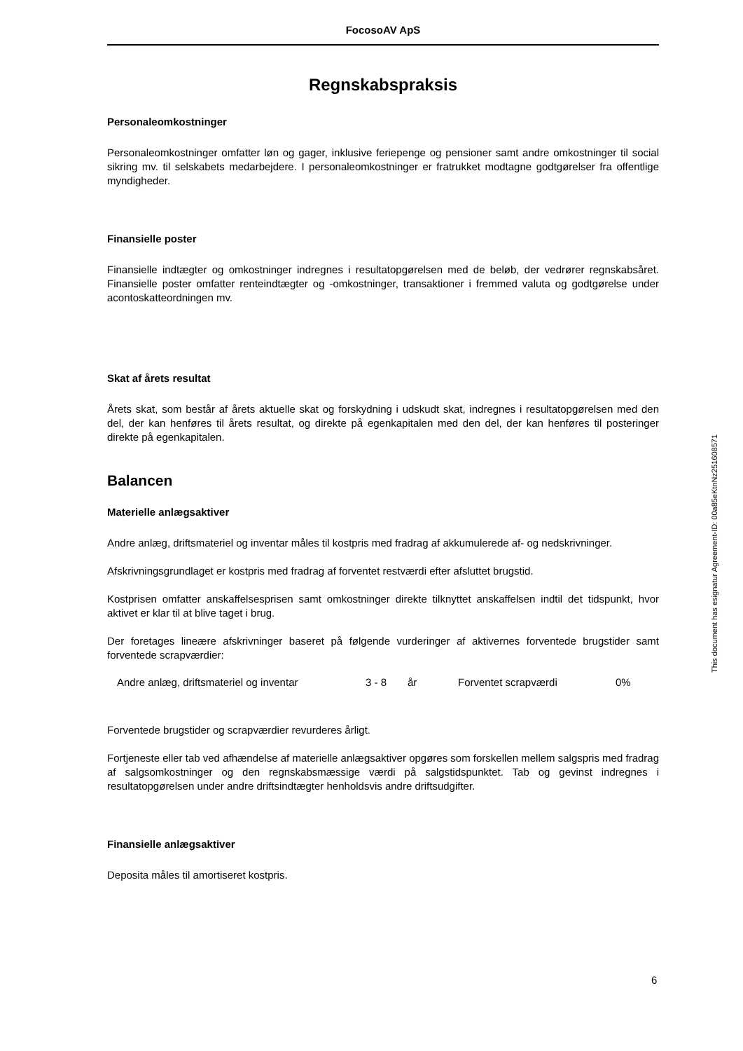FocosoAV ApS
Regnskabspraksis
Personaleomkostninger
Personaleomkostninger omfatter løn og gager, inklusive feriepenge og pensioner samt andre omkostninger til social sikring mv. til selskabets medarbejdere. I personaleomkostninger er fratrukket modtagne godtgørelser fra offentlige myndigheder.
Finansielle poster
Finansielle indtægter og omkostninger indregnes i resultatopgørelsen med de beløb, der vedrører regnskabsåret. Finansielle poster omfatter renteindtægter og -omkostninger, transaktioner i fremmed valuta og godtgørelse under acontoskatteordningen mv.
Skat af årets resultat
Årets skat, som består af årets aktuelle skat og forskydning i udskudt skat, indregnes i resultatopgørelsen med den del, der kan henføres til årets resultat, og direkte på egenkapitalen med den del, der kan henføres til posteringer direkte på egenkapitalen.
Balancen
Materielle anlægsaktiver
Andre anlæg, driftsmateriel og inventar måles til kostpris med fradrag af akkumulerede af- og nedskrivninger.
Afskrivningsgrundlaget er kostpris med fradrag af forventet restværdi efter afsluttet brugstid.
Kostprisen omfatter anskaffelsesprisen samt omkostninger direkte tilknyttet anskaffelsen indtil det tidspunkt, hvor aktivet er klar til at blive taget i brug.
Der foretages lineære afskrivninger baseret på følgende vurderinger af aktivernes forventede brugstider samt forventede scrapværdier:
| Andre anlæg, driftsmateriel og inventar | 3 - 8 | år | Forventet scrapværdi | 0% |
Forventede brugstider og scrapværdier revurderes årligt.
Fortjeneste eller tab ved afhændelse af materielle anlægsaktiver opgøres som forskellen mellem salgspris med fradrag af salgsomkostninger og den regnskabsmæssige værdi på salgstidspunktet. Tab og gevinst indregnes i resultatopgørelsen under andre driftsindtægter henholdsvis andre driftsudgifter.
Finansielle anlægsaktiver
Deposita måles til amortiseret kostpris.
This document has esignatur Agreement-ID: 00a85eKtnNz251608571
6